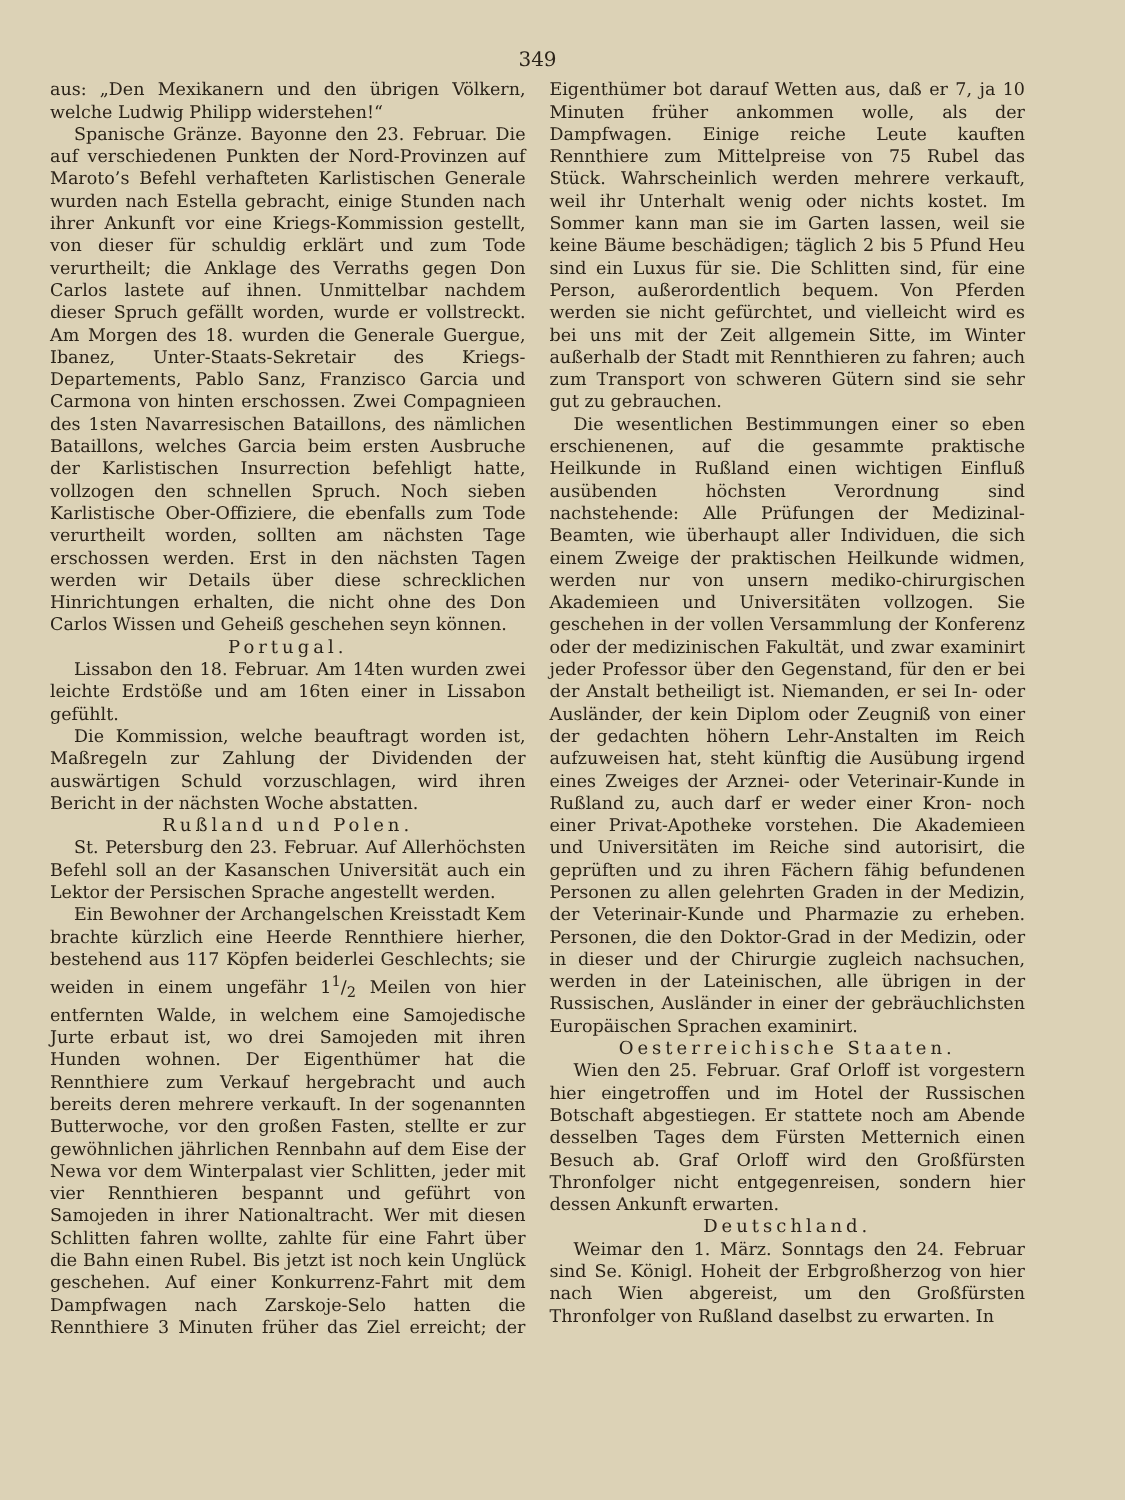349
aus: „Den Mexikanern und den übrigen Völkern, welche Ludwig Philipp widerstehen!“
Spanische Gränze. Bayonne den 23. Februar. Die auf verschiedenen Punkten der Nord-Provinzen auf Maroto’s Befehl verhafteten Karlistischen Generale wurden nach Estella gebracht, einige Stunden nach ihrer Ankunft vor eine Kriegs-Kommission gestellt, von dieser für schuldig erklärt und zum Tode verurtheilt; die Anklage des Verraths gegen Don Carlos lastete auf ihnen. Unmittelbar nachdem dieser Spruch gefällt worden, wurde er vollstreckt. Am Morgen des 18. wurden die Generale Guergue, Ibanez, Unter-Staats-Sekretair des Kriegs-Departements, Pablo Sanz, Franzisco Garcia und Carmona von hinten erschossen. Zwei Compagnieen des 1sten Navarresischen Bataillons, des nämlichen Bataillons, welches Garcia beim ersten Ausbruche der Karlistischen Insurrection befehligt hatte, vollzogen den schnellen Spruch. Noch sieben Karlistische Ober-Offiziere, die ebenfalls zum Tode verurtheilt worden, sollten am nächsten Tage erschossen werden. Erst in den nächsten Tagen werden wir Details über diese schrecklichen Hinrichtungen erhalten, die nicht ohne des Don Carlos Wissen und Geheiß geschehen seyn können.
Portugal.
Lissabon den 18. Februar. Am 14ten wurden zwei leichte Erdstöße und am 16ten einer in Lissabon gefühlt.
Die Kommission, welche beauftragt worden ist, Maßregeln zur Zahlung der Dividenden der auswärtigen Schuld vorzuschlagen, wird ihren Bericht in der nächsten Woche abstatten.
Rußland und Polen.
St. Petersburg den 23. Februar. Auf Allerhöchsten Befehl soll an der Kasanschen Universität auch ein Lektor der Persischen Sprache angestellt werden.
Ein Bewohner der Archangelschen Kreisstadt Kem brachte kürzlich eine Heerde Rennthiere hierher, bestehend aus 117 Köpfen beiderlei Geschlechts; sie weiden in einem ungefähr 11/2 Meilen von hier entfernten Walde, in welchem eine Samojedische Jurte erbaut ist, wo drei Samojeden mit ihren Hunden wohnen. Der Eigenthümer hat die Rennthiere zum Verkauf hergebracht und auch bereits deren mehrere verkauft. In der sogenannten Butterwoche, vor den großen Fasten, stellte er zur gewöhnlichen jährlichen Rennbahn auf dem Eise der Newa vor dem Winterpalast vier Schlitten, jeder mit vier Rennthieren bespannt und geführt von Samojeden in ihrer Nationaltracht. Wer mit diesen Schlitten fahren wollte, zahlte für eine Fahrt über die Bahn einen Rubel. Bis jetzt ist noch kein Unglück geschehen. Auf einer Konkurrenz-Fahrt mit dem Dampfwagen nach Zarskoje-Selo hatten die Rennthiere 3 Minuten früher das Ziel erreicht; der Eigenthümer bot darauf Wetten aus, daß er 7, ja 10 Minuten früher ankommen wolle, als der Dampfwagen. Einige reiche Leute kauften Rennthiere zum Mittelpreise von 75 Rubel das Stück. Wahrscheinlich werden mehrere verkauft, weil ihr Unterhalt wenig oder nichts kostet. Im Sommer kann man sie im Garten lassen, weil sie keine Bäume beschädigen; täglich 2 bis 5 Pfund Heu sind ein Luxus für sie. Die Schlitten sind, für eine Person, außerordentlich bequem. Von Pferden werden sie nicht gefürchtet, und vielleicht wird es bei uns mit der Zeit allgemein Sitte, im Winter außerhalb der Stadt mit Rennthieren zu fahren; auch zum Transport von schweren Gütern sind sie sehr gut zu gebrauchen.
Die wesentlichen Bestimmungen einer so eben erschienenen, auf die gesammte praktische Heilkunde in Rußland einen wichtigen Einfluß ausübenden höchsten Verordnung sind nachstehende: Alle Prüfungen der Medizinal-Beamten, wie überhaupt aller Individuen, die sich einem Zweige der praktischen Heilkunde widmen, werden nur von unsern mediko-chirurgischen Akademieen und Universitäten vollzogen. Sie geschehen in der vollen Versammlung der Konferenz oder der medizinischen Fakultät, und zwar examinirt jeder Professor über den Gegenstand, für den er bei der Anstalt betheiligt ist. Niemanden, er sei In- oder Ausländer, der kein Diplom oder Zeugniß von einer der gedachten höhern Lehr-Anstalten im Reich aufzuweisen hat, steht künftig die Ausübung irgend eines Zweiges der Arznei- oder Veterinair-Kunde in Rußland zu, auch darf er weder einer Kron- noch einer Privat-Apotheke vorstehen. Die Akademieen und Universitäten im Reiche sind autorisirt, die geprüften und zu ihren Fächern fähig befundenen Personen zu allen gelehrten Graden in der Medizin, der Veterinair-Kunde und Pharmazie zu erheben. Personen, die den Doktor-Grad in der Medizin, oder in dieser und der Chirurgie zugleich nachsuchen, werden in der Lateinischen, alle übrigen in der Russischen, Ausländer in einer der gebräuchlichsten Europäischen Sprachen examinirt.
Oesterreichische Staaten.
Wien den 25. Februar. Graf Orloff ist vorgestern hier eingetroffen und im Hotel der Russischen Botschaft abgestiegen. Er stattete noch am Abende desselben Tages dem Fürsten Metternich einen Besuch ab. Graf Orloff wird den Großfürsten Thronfolger nicht entgegenreisen, sondern hier dessen Ankunft erwarten.
Deutschland.
Weimar den 1. März. Sonntags den 24. Februar sind Se. Königl. Hoheit der Erbgroßherzog von hier nach Wien abgereist, um den Großfürsten Thronfolger von Rußland daselbst zu erwarten. In